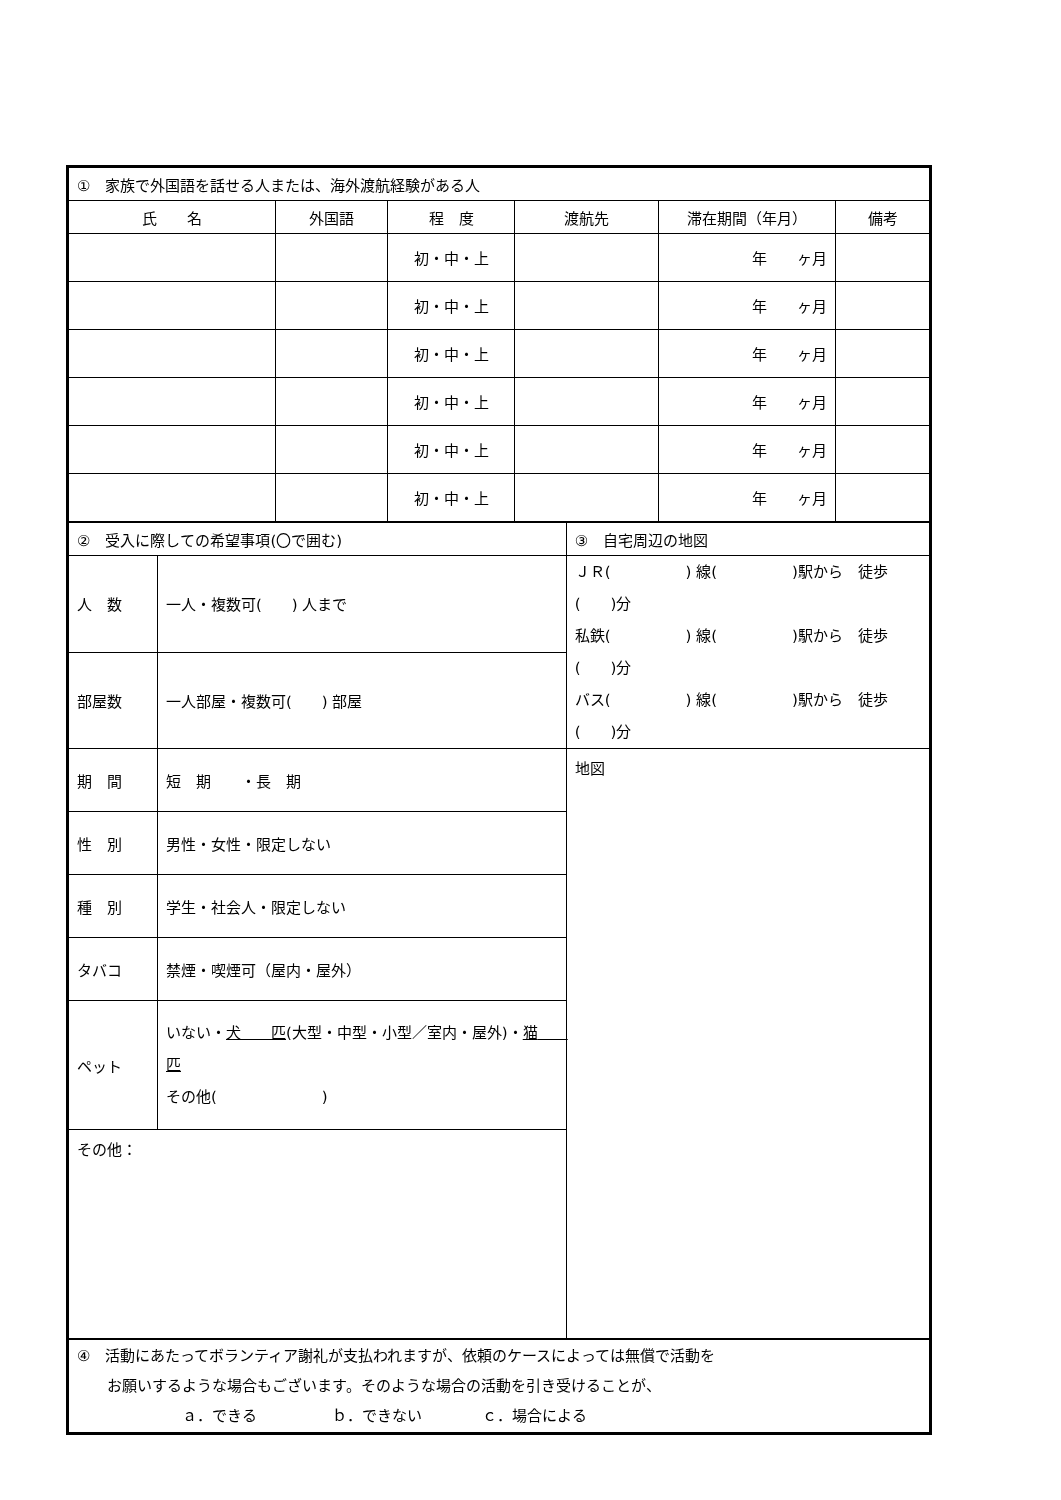| ① 家族で外国語を話せる人または、海外渡航経験がある人 | | | | | |
| 氏 名 | 外国語 | 程 度 | 渡航先 | 滞在期間（年月） | 備考 |
| | | 初・中・上 | | 年 ヶ月 | |
| | | 初・中・上 | | 年 ヶ月 | |
| | | 初・中・上 | | 年 ヶ月 | |
| | | 初・中・上 | | 年 ヶ月 | |
| | | 初・中・上 | | 年 ヶ月 | |
| | | 初・中・上 | | 年 ヶ月 | |
| ② 受入に際しての希望事項(〇で囲む) | | ③ 自宅周辺の地図 |
| 人 数 | 一人・複数可( ) 人まで | ＪＲ( ) 線( )駅から 徒歩( )分 私鉄( ) 線( )駅から 徒歩( )分 バス( ) 線( )駅から 徒歩( )分 |
| 部屋数 | 一人部屋・複数可( ) 部屋 | |
| 期 間 | 短 期 ・長 期 | 地図 |
| 性 別 | 男性・女性・限定しない | |
| 種 別 | 学生・社会人・限定しない | |
| タバコ | 禁煙・喫煙可（屋内・屋外） | |
| ペット | いない・ 犬 匹 (大型・中型・小型／室内・屋外)・ 猫 匹 その他( ) | |
| その他： | | |
| ④ 活動にあたってボランティア謝礼が支払われますが、依頼のケースによっては無償で活動を お願いするような場合もございます。そのような場合の活動を引き受けることが、 ａ．できる ｂ．できない ｃ．場合による |